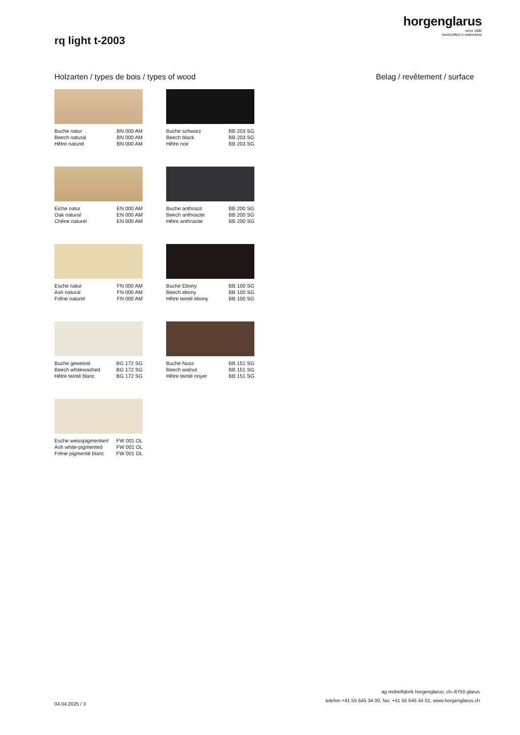horgenglarus
since 1880
handcrafted in switzerland
rq light t-2003
Holzarten / types de bois / types of wood
Belag / revêtement / surface
Buche natur BN 000 AM Beech natural BN 000 AM Hêtre naturel BN 000 AM
Buche schwarz BB 203 SG Beech black BB 203 SG Hêtre noir BB 203 SG
Eiche natur EN 000 AM Oak natural EN 000 AM Chêne naturel EN 000 AM
Buche anthrazit BB 200 SG Beech anthracite BB 200 SG Hêtre anthracite BB 200 SG
Esche natur FN 000 AM Ash natural FN 000 AM Frêne naturel FN 000 AM
Buche Ebony BB 100 SG Beech ebony BB 100 SG Hêtre teinté ebony BB 100 SG
Buche geweisst BG 172 SG Beech whitewashed BG 172 SG Hêtre teinté blanc BG 172 SG
Buche Nuss BB 151 SG Beech walnut BB 151 SG Hêtre teinté noyer BB 151 SG
Esche weisspigmentiert FW 001 OL Ash white-pigmented FW 001 OL Frêne pigmenté blanc FW 001 OL
04.04.2025 / 3
ag möbelfabrik horgenglarus, ch–8750 glarus
telefon +41 55 645 34 00, fax: +41 55 645 34 01, www.horgenglarus.ch